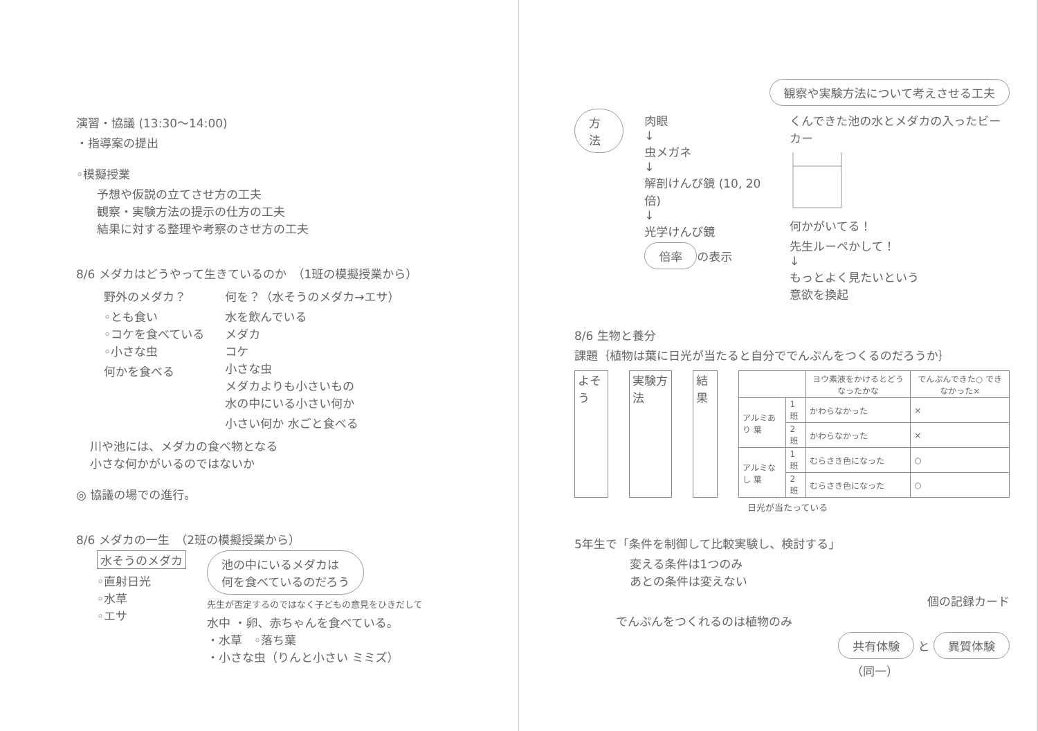演習・協議 (13:30〜14:00)
・指導案の提出
◦模擬授業
予想や仮説の立てさせ方の工夫
観察・実験方法の提示の仕方の工夫
結果に対する整理や考察のさせ方の工夫
8/6 メダカはどうやって生きているのか　（1班の模擬授業から）
野外のメダカ？
◦とも食い
◦コケを食べている
◦小さな虫
何かを食べる
何を？（水そうのメダカ→エサ）
水を飲んでいる
メダカ
コケ
小さな虫
メダカよりも小さいもの
水の中にいる小さい何か
小さい何か 水ごと食べる
川や池には、メダカの食べ物となる
小さな何かがいるのではないか
◎ 協議の場での進行。
8/6 メダカの一生　（2班の模擬授業から）
水そうのメダカ
◦直射日光
◦水草
◦エサ
池の中にいるメダカは
何を食べているのだろう
先生が否定するのではなく子どもの意見をひきだして
水中 ・卵、赤ちゃんを食べている。
・水草　◦落ち葉
・小さな虫（りんと小さい ミミズ）
観察や実験方法について考えさせる工夫
方法 肉眼
↓
虫メガネ
↓
解剖けんび鏡 (10, 20倍)
↓
光学けんび鏡
倍率 の表示
くんできた池の水とメダカの入ったビーカー
何かがいてる！
先生ルーペかして！
↓
もっとよく見たいという
意欲を換起
8/6 生物と養分
課題｛植物は葉に日光が当たると自分ででんぷんをつくるのだろうか｝
よそう 実験方法 結果
| | | ヨウ素液をかけるとどうなったかな | でんぷんできた○ できなかった× |
| --- | --- | --- | --- |
| アルミあり 葉 | 1班 | かわらなかった | × |
| | 2班 | かわらなかった | × |
| アルミなし 葉 | 1班 | むらさき色になった | ○ |
| | 2班 | むらさき色になった | ○ |
日光が当たっている
5年生で「条件を制御して比較実験し、検討する」
変える条件は1つのみ
あとの条件は変えない
個の記録カード
でんぷんをつくれるのは植物のみ
共有体験 と 異質体験
（同一）